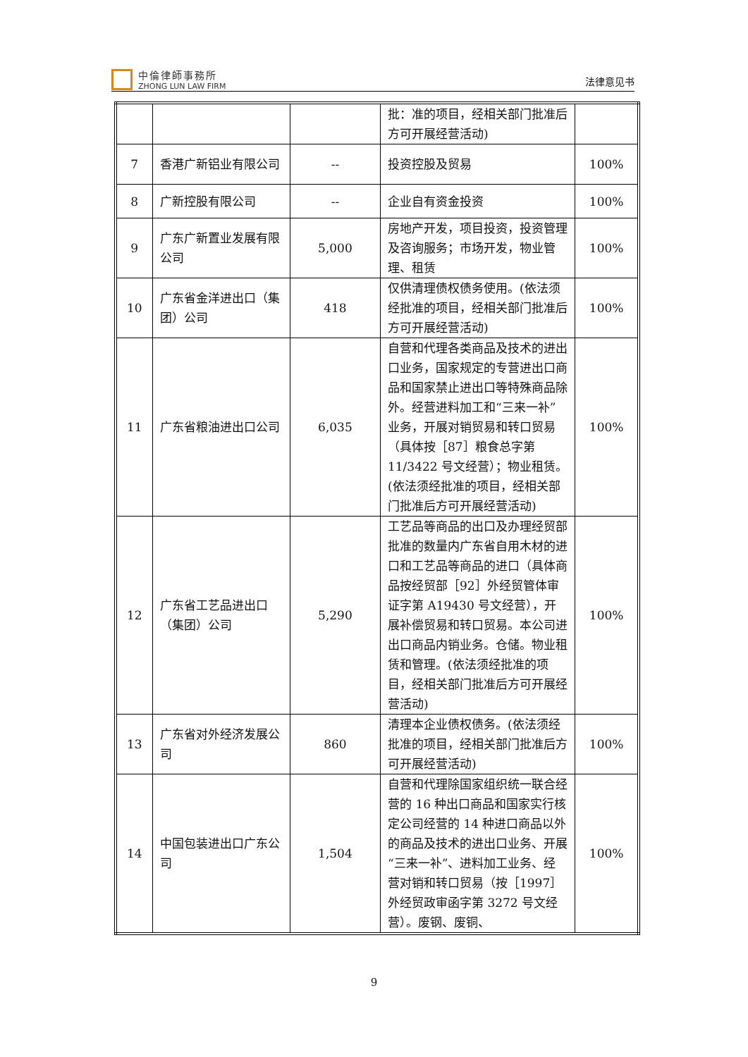中倫律師事務所
ZHONG LUN LAW FIRM
法律意见书
| | | | 批：准的项目，经相关部门批准后方可开展经营活动) | |
| 7 | 香港广新铝业有限公司 | -- | 投资控股及贸易 | 100% |
| 8 | 广新控股有限公司 | -- | 企业自有资金投资 | 100% |
| 9 | 广东广新置业发展有限公司 | 5,000 | 房地产开发，项目投资，投资管理及咨询服务；市场开发，物业管理、租赁 | 100% |
| 10 | 广东省金洋进出口（集团）公司 | 418 | 仅供清理债权债务使用。(依法须经批准的项目，经相关部门批准后方可开展经营活动) | 100% |
| 11 | 广东省粮油进出口公司 | 6,035 | 自营和代理各类商品及技术的进出口业务，国家规定的专营进出口商品和国家禁止进出口等特殊商品除外。经营进料加工和“三来一补”业务，开展对销贸易和转口贸易（具体按［87］粮食总字第 11/3422 号文经营）；物业租赁。(依法须经批准的项目，经相关部门批准后方可开展经营活动) | 100% |
| 12 | 广东省工艺品进出口（集团）公司 | 5,290 | 工艺品等商品的出口及办理经贸部批准的数量内广东省自用木材的进口和工艺品等商品的进口（具体商品按经贸部［92］外经贸管体审证字第 A19430 号文经营），开展补偿贸易和转口贸易。本公司进出口商品内销业务。仓储。物业租赁和管理。(依法须经批准的项目，经相关部门批准后方可开展经营活动) | 100% |
| 13 | 广东省对外经济发展公司 | 860 | 清理本企业债权债务。(依法须经批准的项目，经相关部门批准后方可开展经营活动) | 100% |
| 14 | 中国包装进出口广东公司 | 1,504 | 自营和代理除国家组织统一联合经营的 16 种出口商品和国家实行核定公司经营的 14 种进口商品以外的商品及技术的进出口业务、开展“三来一补”、进料加工业务、经营对销和转口贸易（按［1997］外经贸政审函字第 3272 号文经营）。废钢、废铜、 | 100% |
9